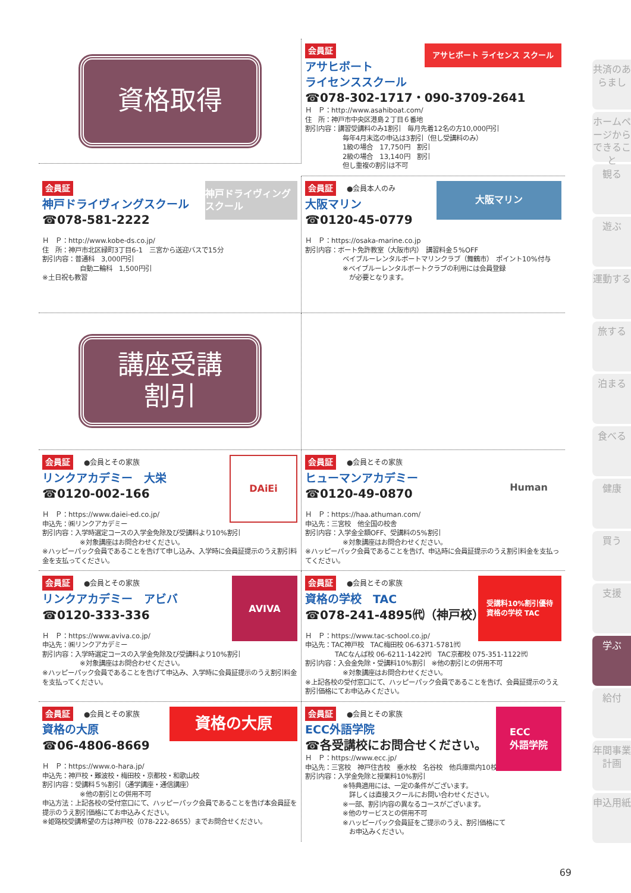資格取得
会員証
アサヒボート ライセンス スクール
アサヒボート
ライセンススクール
☎078-302-1717・090-3709-2641
Ｈ　Ｐ：http://www.asahiboat.com/
住　所：神戸市中央区港島２丁目６番地
割引内容：講習受講料のみ1割引　毎月先着12名の方10,000円引
毎年4月末迄の申込は3割引（但し受講料のみ）
1級の場合　17,750円　割引
2級の場合　13,140円　割引
但し重複の割引は不可
会員証
神戸ドライヴィングスクール
神戸ドライヴィングスクール
☎078-581-2222
Ｈ　Ｐ：http://www.kobe-ds.co.jp/
住　所：神戸市北区緑町3丁目6-1　三宮から送迎バスで15分
割引内容：普通科　3,000円引
自動二輪科　1,500円引
※土日祝も教習
会員証 ●会員本人のみ
大阪マリン
大阪マリン
☎0120-45-0779
Ｈ　Ｐ：https://osaka-marine.co.jp
割引内容：ボート免許教室（大阪市内）　講習料金５%OFF
ベイブルーレンタルボートマリンクラブ（舞鶴市）　ポイント10%付与
※ベイブルーレンタルボートクラブの利用には会員登録
　が必要となります。
講座受講
割引
会員証 ●会員とその家族
DAiEi
リンクアカデミー　大栄
☎0120-002-166
Ｈ　Ｐ：https://www.daiei-ed.co.jp/
申込先：㈱リンクアカデミー
割引内容：入学時選定コースの入学金免除及び受講料より10%割引
※対象講座はお問合わせください。
※ハッピーパック会員であることを告げて申し込み、入学時に会員証提示のうえ割引料金を支払ってください。
会員証 ●会員とその家族
Human
ヒューマンアカデミー
☎0120-49-0870
Ｈ　Ｐ：https://haa.athuman.com/
申込先：三宮校　他全国の校舎
割引内容：入学金全額OFF、受講料の5%割引
※対象講座はお問合わせください。
※ハッピーパック会員であることを告げ、申込時に会員証提示のうえ割引料金を支払ってください。
会員証 ●会員とその家族
AVIVA
リンクアカデミー　アビバ
☎0120-333-336
Ｈ　Ｐ：https://www.aviva.co.jp/
申込先：㈱リンクアカデミー
割引内容：入学時選定コースの入学金免除及び受講料より10%割引
※対象講座はお問合わせください。
※ハッピーパック会員であることを告げて申込み、入学時に会員証提示のうえ割引料金を支払ってください。
会員証 ●会員とその家族
受講料10%割引優待
資格の学校 TAC
資格の学校　TAC
☎078-241-4895㈹（神戸校）
Ｈ　Ｐ：https://www.tac-school.co.jp/
申込先：TAC神戸校　TAC梅田校 06-6371-5781㈹
TACなんば校 06-6211-1422㈹　TAC京都校 075-351-1122㈹
割引内容：入会金免除・受講料10%割引　※他の割引との併用不可
※対象講座はお問合わせください。
※上記各校の受付窓口にて、ハッピーパック会員であることを告げ、会員証提示のうえ割引価格にてお申込みください。
会員証 ●会員とその家族
資格の大原
資格の大原
☎06-4806-8669
Ｈ　Ｐ：https://www.o-hara.jp/
申込先：神戸校・難波校・梅田校・京都校・和歌山校
割引内容：受講料５%割引（通学講座・通信講座）
※他の割引との併用不可
申込方法：上記各校の受付窓口にて、ハッピーパック会員であることを告げ本会員証を提示のうえ割引価格にてお申込みください。
※姫路校受講希望の方は神戸校（078-222-8655）までお問合せください。
会員証 ●会員とその家族
ECC
外語学院
ECC外語学院
☎各受講校にお問合せください。
Ｈ　Ｐ：https://www.ecc.jp/
申込先：三宮校　神戸住吉校　垂水校　名谷校　他兵庫県内10校
割引内容：入学金免除と授業料10%割引
※特典適用には、一定の条件がございます。
　詳しくは直接スクールにお問い合わせください。
※一部、割引内容の異なるコースがございます。
※他のサービスとの併用不可
※ハッピーパック会員証をご提示のうえ、割引価格にて
　お申込みください。
共済のあらまし
ホームページからできること
観る
遊ぶ
運動する
旅する
泊まる
食べる
健康
買う
支援
学ぶ
給付
年間事業計画
申込用紙
69